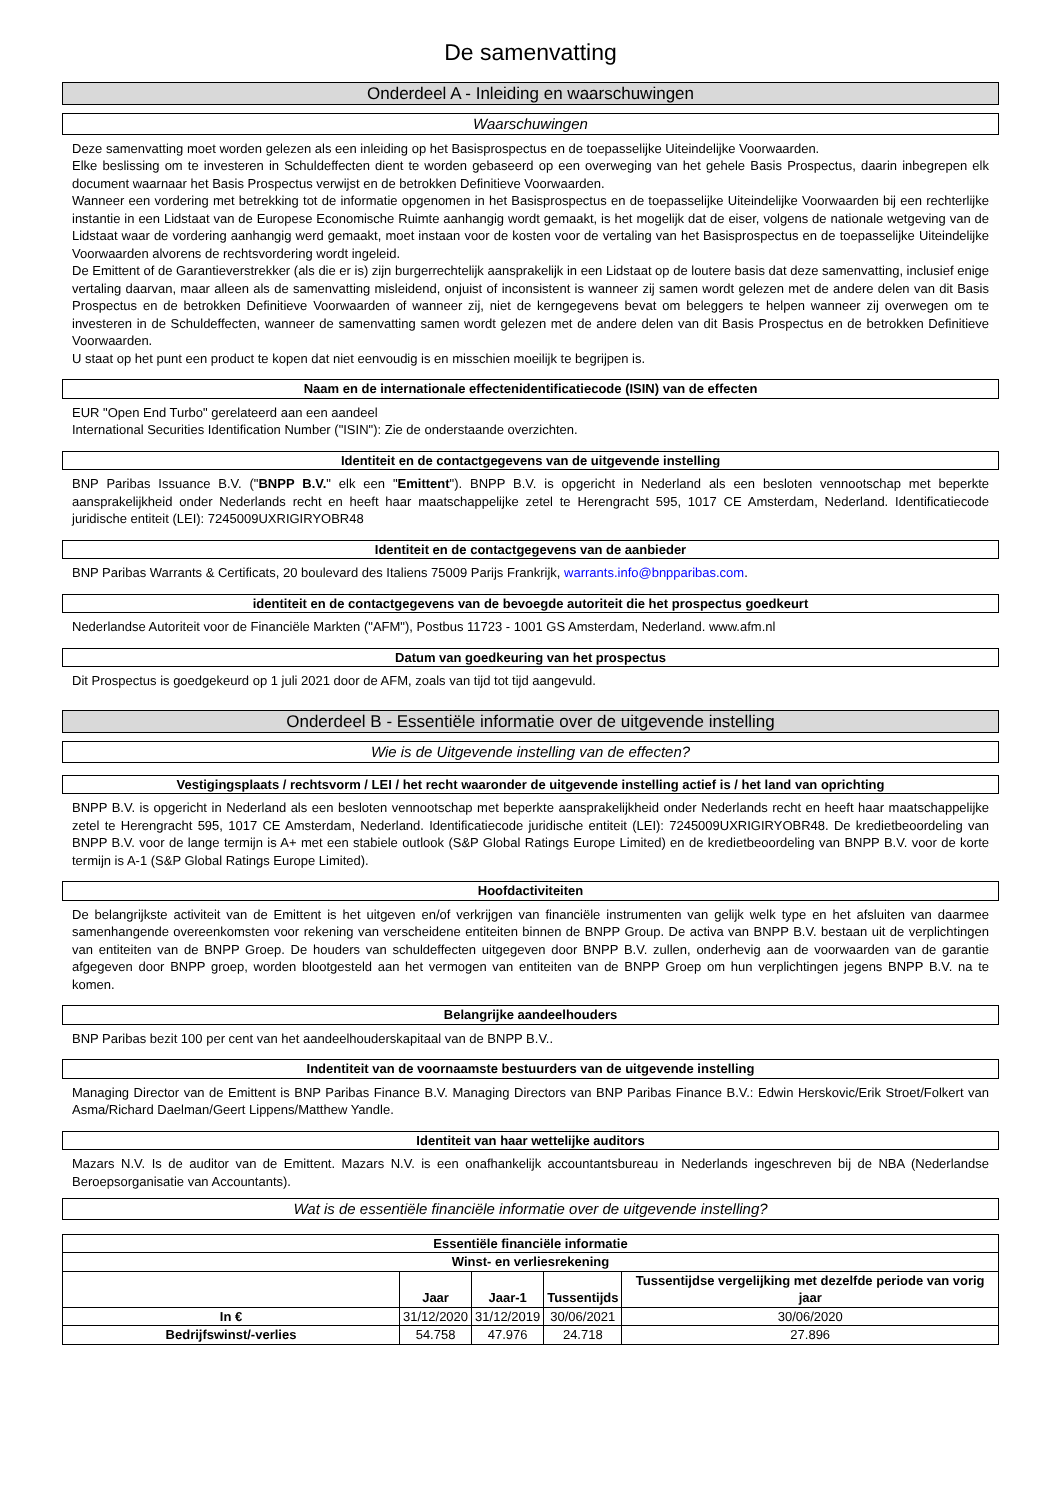De samenvatting
Onderdeel A - Inleiding en waarschuwingen
Waarschuwingen
Deze samenvatting moet worden gelezen als een inleiding op het Basisprospectus en de toepasselijke Uiteindelijke Voorwaarden.
Elke beslissing om te investeren in Schuldeffecten dient te worden gebaseerd op een overweging van het gehele Basis Prospectus, daarin inbegrepen elk document waarnaar het Basis Prospectus verwijst en de betrokken Definitieve Voorwaarden.
Wanneer een vordering met betrekking tot de informatie opgenomen in het Basisprospectus en de toepasselijke Uiteindelijke Voorwaarden bij een rechterlijke instantie in een Lidstaat van de Europese Economische Ruimte aanhangig wordt gemaakt, is het mogelijk dat de eiser, volgens de nationale wetgeving van de Lidstaat waar de vordering aanhangig werd gemaakt, moet instaan voor de kosten voor de vertaling van het Basisprospectus en de toepasselijke Uiteindelijke Voorwaarden alvorens de rechtsvordering wordt ingeleid.
De Emittent of de Garantieverstrekker (als die er is) zijn burgerrechtelijk aansprakelijk in een Lidstaat op de loutere basis dat deze samenvatting, inclusief enige vertaling daarvan, maar alleen als de samenvatting misleidend, onjuist of inconsistent is wanneer zij samen wordt gelezen met de andere delen van dit Basis Prospectus en de betrokken Definitieve Voorwaarden of wanneer zij, niet de kerngegevens bevat om beleggers te helpen wanneer zij overwegen om te investeren in de Schuldeffecten, wanneer de samenvatting samen wordt gelezen met de andere delen van dit Basis Prospectus en de betrokken Definitieve Voorwaarden.
U staat op het punt een product te kopen dat niet eenvoudig is en misschien moeilijk te begrijpen is.
Naam en de internationale effectenidentificatiecode (ISIN) van de effecten
EUR "Open End Turbo" gerelateerd aan een aandeel
International Securities Identification Number ("ISIN"): Zie de onderstaande overzichten.
Identiteit en de contactgegevens van de uitgevende instelling
BNP Paribas Issuance B.V. ("BNPP B.V." elk een "Emittent"). BNPP B.V. is opgericht in Nederland als een besloten vennootschap met beperkte aansprakelijkheid onder Nederlands recht en heeft haar maatschappelijke zetel te Herengracht 595, 1017 CE Amsterdam, Nederland. Identificatiecode juridische entiteit (LEI): 7245009UXRIGIRYOBR48
Identiteit en de contactgegevens van de aanbieder
BNP Paribas Warrants & Certificats, 20 boulevard des Italiens 75009 Parijs Frankrijk, warrants.info@bnpparibas.com.
identiteit en de contactgegevens van de bevoegde autoriteit die het prospectus goedkeurt
Nederlandse Autoriteit voor de Financiële Markten ("AFM"), Postbus 11723 - 1001 GS Amsterdam, Nederland. www.afm.nl
Datum van goedkeuring van het prospectus
Dit Prospectus is goedgekeurd op 1 juli 2021 door de AFM, zoals van tijd tot tijd aangevuld.
Onderdeel B - Essentiële informatie over de uitgevende instelling
Wie is de Uitgevende instelling van de effecten?
Vestigingsplaats / rechtsvorm / LEI / het recht waaronder de uitgevende instelling actief is / het land van oprichting
BNPP B.V. is opgericht in Nederland als een besloten vennootschap met beperkte aansprakelijkheid onder Nederlands recht en heeft haar maatschappelijke zetel te Herengracht 595, 1017 CE Amsterdam, Nederland. Identificatiecode juridische entiteit (LEI): 7245009UXRIGIRYOBR48. De kredietbeoordeling van BNPP B.V. voor de lange termijn is A+ met een stabiele outlook (S&P Global Ratings Europe Limited) en de kredietbeoordeling van BNPP B.V. voor de korte termijn is A-1 (S&P Global Ratings Europe Limited).
Hoofdactiviteiten
De belangrijkste activiteit van de Emittent is het uitgeven en/of verkrijgen van financiële instrumenten van gelijk welk type en het afsluiten van daarmee samenhangende overeenkomsten voor rekening van verscheidene entiteiten binnen de BNPP Group. De activa van BNPP B.V. bestaan uit de verplichtingen van entiteiten van de BNPP Groep. De houders van schuldeffecten uitgegeven door BNPP B.V. zullen, onderhevig aan de voorwaarden van de garantie afgegeven door BNPP groep, worden blootgesteld aan het vermogen van entiteiten van de BNPP Groep om hun verplichtingen jegens BNPP B.V. na te komen.
Belangrijke aandeelhouders
BNP Paribas bezit 100 per cent van het aandeelhouderskapitaal van de BNPP B.V..
Indentiteit van de voornaamste bestuurders van de uitgevende instelling
Managing Director van de Emittent is BNP Paribas Finance B.V. Managing Directors van BNP Paribas Finance B.V.: Edwin Herskovic/Erik Stroet/Folkert van Asma/Richard Daelman/Geert Lippens/Matthew Yandle.
Identiteit van haar wettelijke auditors
Mazars N.V. Is de auditor van de Emittent. Mazars N.V. is een onafhankelijk accountantsbureau in Nederlands ingeschreven bij de NBA (Nederlandse Beroepsorganisatie van Accountants).
Wat is de essentiële financiële informatie over de uitgevende instelling?
| Essentiële financiële informatie | | | | |
| --- | --- | --- | --- | --- |
| Winst- en verliesrekening | | | | |
| | Jaar | Jaar-1 | Tussentijds | Tussentijdse vergelijking met dezelfde periode van vorig jaar |
| In € | 31/12/2020 | 31/12/2019 | 30/06/2021 | 30/06/2020 |
| Bedrijfswinst/-verlies | 54.758 | 47.976 | 24.718 | 27.896 |